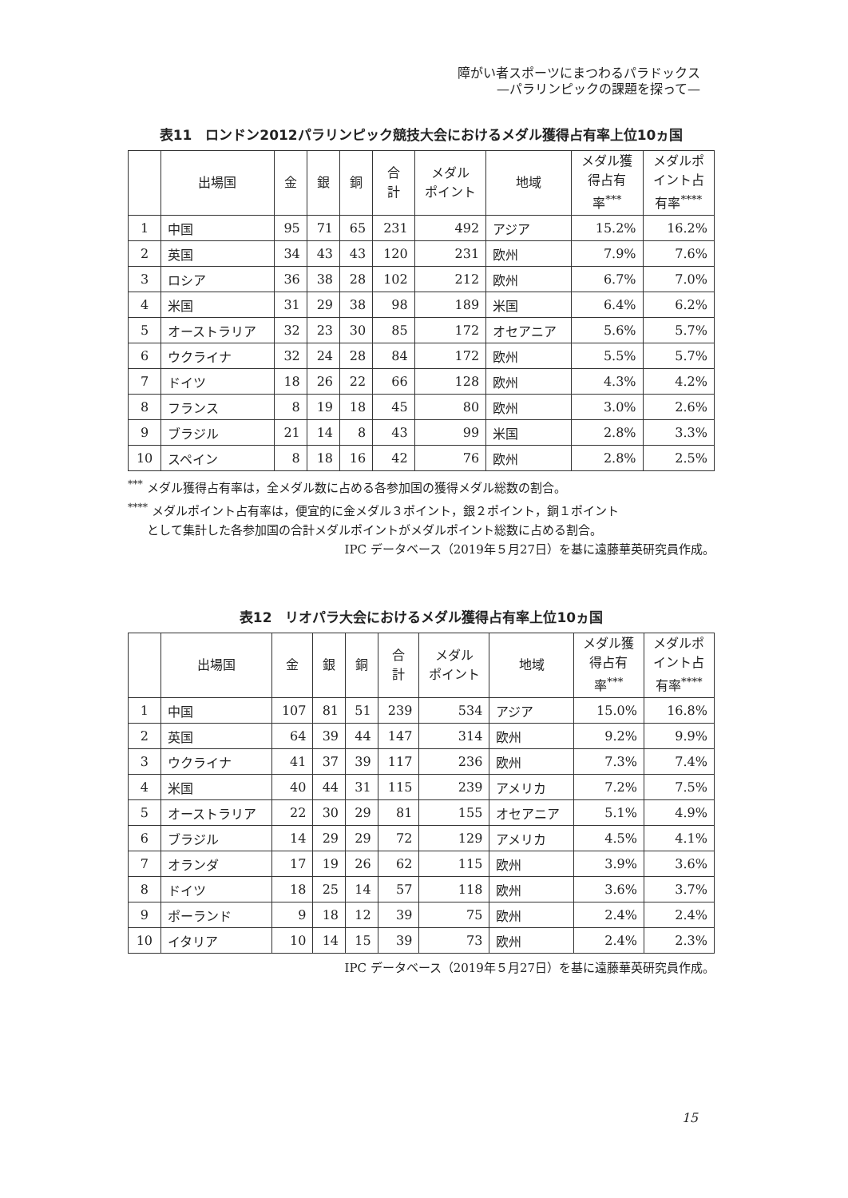障がい者スポーツにまつわるパラドックス
—パラリンピックの課題を探って—
表11　ロンドン2012パラリンピック競技大会におけるメダル獲得占有率上位10ヵ国
| | 出場国 | 金 | 銀 | 銅 | 合 計 | メダル ポイント | 地域 | メダル獲 得占有 率<sup>***</sup> | メダルポ イント占 有率<sup>****</sup> |
| --- | --- | --- | --- | --- | --- | --- | --- | --- | --- |
| 1 | 中国 | 95 | 71 | 65 | 231 | 492 | アジア | 15.2% | 16.2% |
| 2 | 英国 | 34 | 43 | 43 | 120 | 231 | 欧州 | 7.9% | 7.6% |
| 3 | ロシア | 36 | 38 | 28 | 102 | 212 | 欧州 | 6.7% | 7.0% |
| 4 | 米国 | 31 | 29 | 38 | 98 | 189 | 米国 | 6.4% | 6.2% |
| 5 | オーストラリア | 32 | 23 | 30 | 85 | 172 | オセアニア | 5.6% | 5.7% |
| 6 | ウクライナ | 32 | 24 | 28 | 84 | 172 | 欧州 | 5.5% | 5.7% |
| 7 | ドイツ | 18 | 26 | 22 | 66 | 128 | 欧州 | 4.3% | 4.2% |
| 8 | フランス | 8 | 19 | 18 | 45 | 80 | 欧州 | 3.0% | 2.6% |
| 9 | ブラジル | 21 | 14 | 8 | 43 | 99 | 米国 | 2.8% | 3.3% |
| 10 | スペイン | 8 | 18 | 16 | 42 | 76 | 欧州 | 2.8% | 2.5% |
<sup>***</sup> メダル獲得占有率は，全メダル数に占める各参加国の獲得メダル総数の割合。
<sup>****</sup> メダルポイント占有率は，便宜的に金メダル３ポイント，銀２ポイント，銅１ポイント
として集計した各参加国の合計メダルポイントがメダルポイント総数に占める割合。
IPC データベース（2019年５月27日）を基に遠藤華英研究員作成。
表12　リオパラ大会におけるメダル獲得占有率上位10ヵ国
| | 出場国 | 金 | 銀 | 銅 | 合 計 | メダル ポイント | 地域 | メダル獲 得占有 率<sup>***</sup> | メダルポ イント占 有率<sup>****</sup> |
| --- | --- | --- | --- | --- | --- | --- | --- | --- | --- |
| 1 | 中国 | 107 | 81 | 51 | 239 | 534 | アジア | 15.0% | 16.8% |
| 2 | 英国 | 64 | 39 | 44 | 147 | 314 | 欧州 | 9.2% | 9.9% |
| 3 | ウクライナ | 41 | 37 | 39 | 117 | 236 | 欧州 | 7.3% | 7.4% |
| 4 | 米国 | 40 | 44 | 31 | 115 | 239 | アメリカ | 7.2% | 7.5% |
| 5 | オーストラリア | 22 | 30 | 29 | 81 | 155 | オセアニア | 5.1% | 4.9% |
| 6 | ブラジル | 14 | 29 | 29 | 72 | 129 | アメリカ | 4.5% | 4.1% |
| 7 | オランダ | 17 | 19 | 26 | 62 | 115 | 欧州 | 3.9% | 3.6% |
| 8 | ドイツ | 18 | 25 | 14 | 57 | 118 | 欧州 | 3.6% | 3.7% |
| 9 | ポーランド | 9 | 18 | 12 | 39 | 75 | 欧州 | 2.4% | 2.4% |
| 10 | イタリア | 10 | 14 | 15 | 39 | 73 | 欧州 | 2.4% | 2.3% |
IPC データベース（2019年５月27日）を基に遠藤華英研究員作成。
15